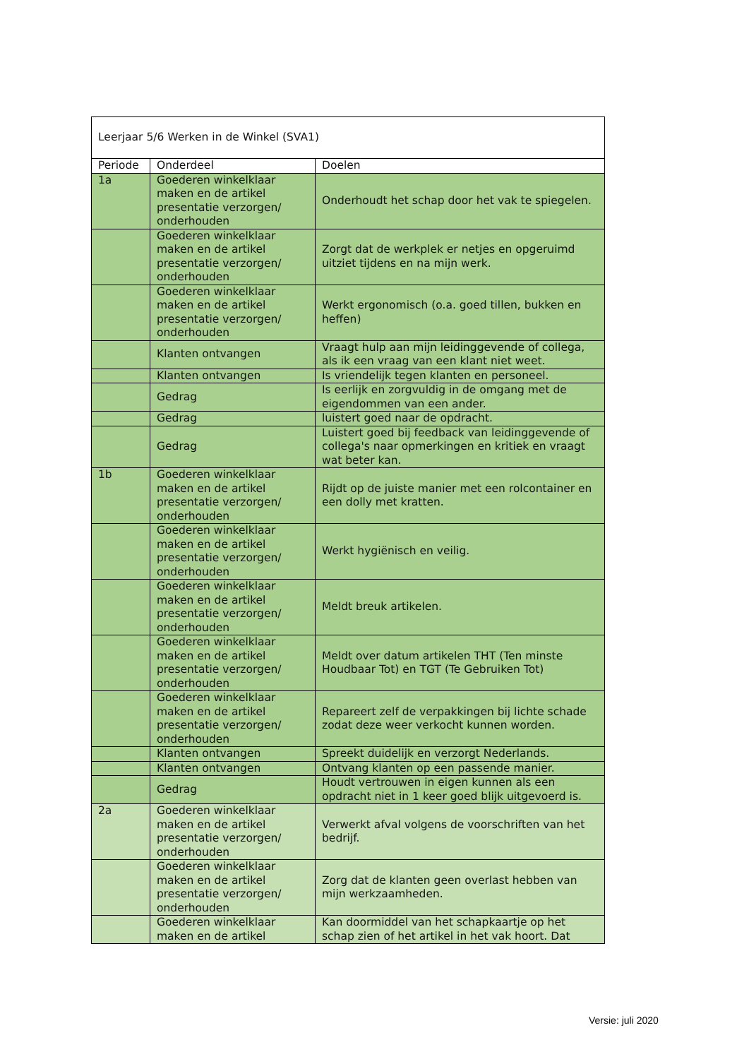| Leerjaar 5/6 Werken in de Winkel (SVA1) | | |
| Periode | Onderdeel | Doelen |
| 1a | Goederen winkelklaar maken en de artikel presentatie verzorgen/ onderhouden | Onderhoudt het schap door het vak te spiegelen. |
| | Goederen winkelklaar maken en de artikel presentatie verzorgen/ onderhouden | Zorgt dat de werkplek er netjes en opgeruimd uitziet tijdens en na mijn werk. |
| | Goederen winkelklaar maken en de artikel presentatie verzorgen/ onderhouden | Werkt ergonomisch (o.a. goed tillen, bukken en heffen) |
| | Klanten ontvangen | Vraagt hulp aan mijn leidinggevende of collega, als ik een vraag van een klant niet weet. |
| | Klanten ontvangen | Is vriendelijk tegen klanten en personeel. |
| | Gedrag | Is eerlijk en zorgvuldig in de omgang met de eigendommen van een ander. |
| | Gedrag | luistert goed naar de opdracht. |
| | Gedrag | Luistert goed bij feedback van leidinggevende of collega's naar opmerkingen en kritiek en vraagt wat beter kan. |
| 1b | Goederen winkelklaar maken en de artikel presentatie verzorgen/ onderhouden | Rijdt op de juiste manier met een rolcontainer en een dolly met kratten. |
| | Goederen winkelklaar maken en de artikel presentatie verzorgen/ onderhouden | Werkt hygiënisch en veilig. |
| | Goederen winkelklaar maken en de artikel presentatie verzorgen/ onderhouden | Meldt breuk artikelen. |
| | Goederen winkelklaar maken en de artikel presentatie verzorgen/ onderhouden | Meldt over datum artikelen THT (Ten minste Houdbaar Tot) en TGT (Te Gebruiken Tot) |
| | Goederen winkelklaar maken en de artikel presentatie verzorgen/ onderhouden | Repareert zelf de verpakkingen bij lichte schade zodat deze weer verkocht kunnen worden. |
| | Klanten ontvangen | Spreekt duidelijk en verzorgt Nederlands. |
| | Klanten ontvangen | Ontvang klanten op een passende manier. |
| | Gedrag | Houdt vertrouwen in eigen kunnen als een opdracht niet in 1 keer goed blijk uitgevoerd is. |
| 2a | Goederen winkelklaar maken en de artikel presentatie verzorgen/ onderhouden | Verwerkt afval volgens de voorschriften van het bedrijf. |
| | Goederen winkelklaar maken en de artikel presentatie verzorgen/ onderhouden | Zorg dat de klanten geen overlast hebben van mijn werkzaamheden. |
| | Goederen winkelklaar maken en de artikel | Kan doormiddel van het schapkaartje op het schap zien of het artikel in het vak hoort. Dat |
Versie: juli 2020